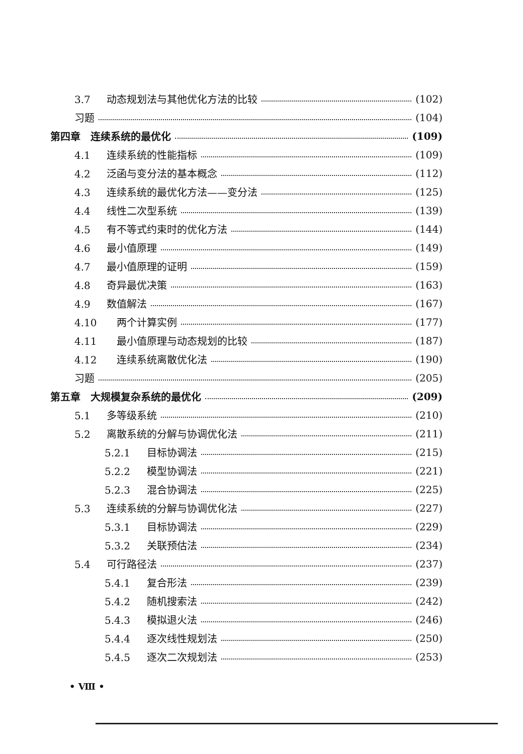3.7 动态规划法与其他优化方法的比较 (102)
习题 (104)
第四章　连续系统的最优化 (109)
4.1 连续系统的性能指标 (109)
4.2 泛函与变分法的基本概念 (112)
4.3 连续系统的最优化方法——变分法 (125)
4.4 线性二次型系统 (139)
4.5 有不等式约束时的优化方法 (144)
4.6 最小值原理 (149)
4.7 最小值原理的证明 (159)
4.8 奇异最优决策 (163)
4.9 数值解法 (167)
4.10　两个计算实例 (177)
4.11　最小值原理与动态规划的比较 (187)
4.12　连续系统离散优化法 (190)
习题 (205)
第五章　大规模复杂系统的最优化 (209)
5.1 多等级系统 (210)
5.2 离散系统的分解与协调优化法 (211)
5.2.1　目标协调法 (215)
5.2.2　模型协调法 (221)
5.2.3　混合协调法 (225)
5.3 连续系统的分解与协调优化法 (227)
5.3.1　目标协调法 (229)
5.3.2　关联预估法 (234)
5.4 可行路径法 (237)
5.4.1　复合形法 (239)
5.4.2　随机搜索法 (242)
5.4.3　模拟退火法 (246)
5.4.4　逐次线性规划法 (250)
5.4.5　逐次二次规划法 (253)
• Ⅷ •